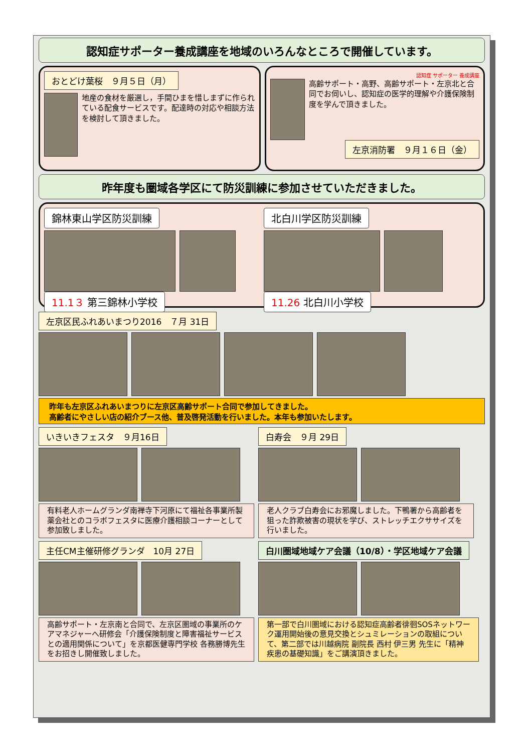認知症サポーター養成講座を地域のいろんなところで開催しています。
おとどけ葉桜　９月５日（月）
地産の食材を厳選し，手間ひまを惜しまずに作られている配食サービスです。配達時の対応や相談方法を検討して頂きました。
認知症 サポーター 養成講座
高齢サポート・高野、高齢サポート・左京北と合同でお伺いし、認知症の医学的理解や介護保険制度を学んで頂きました。
左京消防署　９月１６日（金）
昨年度も圏域各学区にて防災訓練に参加させていただきました。
錦林東山学区防災訓練 11.1３ 第三錦林小学校 北白川学区防災訓練 11.26 北白川小学校
左京区民ふれあいまつり2016　７月 31日
昨年も左京区ふれあいまつりに左京区高齢サポート合同で参加してきました。
高齢者にやさしい店の紹介ブース他、普及啓発活動を行いました。本年も参加いたします。
いきいきフェスタ　９月16日
有料老人ホームグランダ南禅寺下河原にて福祉各事業所製薬会社とのコラボフェスタに医療介護相談コーナーとして参加致しました。
白寿会　９月 29日
老人クラブ白寿会にお邪魔しました。下鴨署から高齢者を狙った詐欺被害の現状を学び、ストレッチエクササイズを行いました。
主任CM主催研修グランダ　10月 27日
高齢サポート・左京南と合同で、左京区圏域の事業所のケアマネジャーへ研修会「介護保険制度と障害福祉サービスとの適用関係について」を京都医健専門学校 各務勝博先生をお招きし開催致しました。
白川圏域地域ケア会議（10/8）・学区地域ケア会議
第一部で白川圏域における認知症高齢者徘徊SOSネットワーク運用開始後の意見交換とシュミレーションの取組について、第二部では川越病院 副院長 西村 伊三男 先生に「精神疾患の基礎知識」をご講演頂きました。